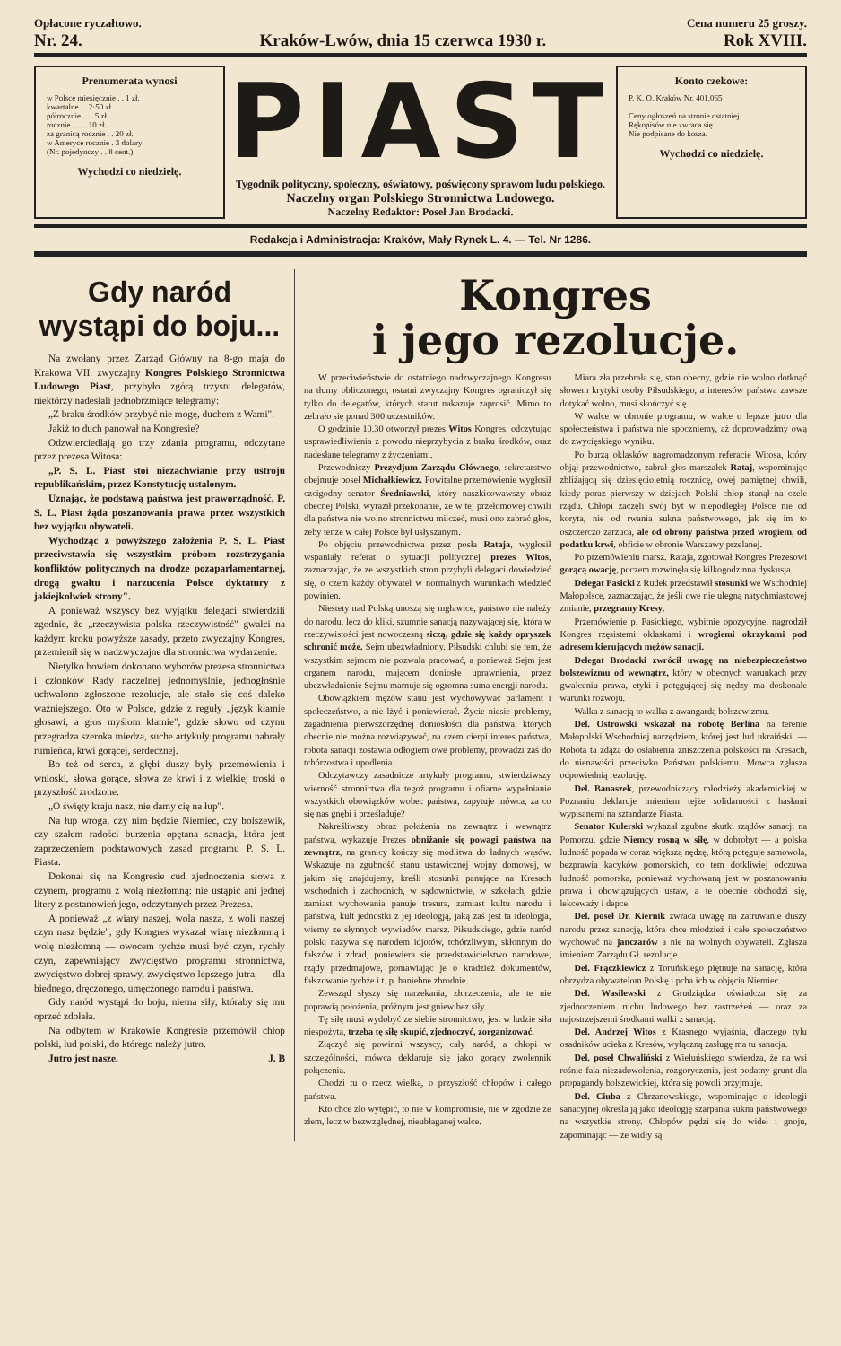Opłacone ryczałtowo. Cena numeru 25 groszy.
Nr. 24. Kraków-Lwów, dnia 15 czerwca 1930 r. Rok XVIII.
Prenumerata wynosi
w Polsce miesięcznie . . 1 zł.
kwartalne . . 2·50 zł.
półrocznie . . . 5 zł.
rocznie . . . . 10 zł.
za granicą rocznie . . 20 zł.
w Ameryce rocznie . 3 dolary
(Nr. pojedynczy . . 8 cent.)
Wychodzi co niedzielę.
PIAST
Tygodnik polityczny, społeczny, oświatowy, poświęcony sprawom ludu polskiego.
Naczelny organ Polskiego Stronnictwa Ludowego.
Naczelny Redaktor: Poseł Jan Brodacki.
Konto czekowe:
P. K. O. Kraków Nr. 401.065
Ceny ogłoszeń na stronie ostatniej.
Rękopisów nie zwraca się.
Nie podpisane do kosza.
Wychodzi co niedzielę.
Redakcja i Administracja: Kraków, Mały Rynek L. 4. — Tel. Nr 1286.
Gdy naród wystąpi do boju...
Na zwołany przez Zarząd Główny na 8-go maja do Krakowa VII. zwyczajny Kongres Polskiego Stronnictwa Ludowego Piast, przybyło zgórą trzystu delegatów, niektórzy nadesłali jednobrzmiące telegramy:
„Z braku środków przybyć nie mogę, duchem z Wami".
Jakiż to duch panował na Kongresie?
Odzwierciedlają go trzy zdania programu, odczytane przez prezesa Witosa:
„P. S. L. Piast stoi niezachwianie przy ustroju republikańskim, przez Konstytucję ustalonym.
Uznając, że podstawą państwa jest praworządność, P. S. L. Piast żąda poszanowania prawa przez wszystkich bez wyjątku obywateli.
Wychodząc z powyższego założenia P. S. L. Piast przeciwstawia się wszystkim próbom rozstrzygania konfliktów politycznych na drodze pozaparlamentarnej, drogą gwałtu i narzucenia Polsce dyktatury z jakiejkolwiek strony".
A ponieważ wszyscy bez wyjątku delegaci stwierdzili zgodnie, że „rzeczywista polska rzeczywistość" gwałci na każdym kroku powyższe zasady, przeto zwyczajny Kongres, przemienił się w nadzwyczajne dla stronnictwa wydarzenie.
Nietylko bowiem dokonano wyborów prezesa stronnictwa i członków Rady naczelnej jednomyślnie, jednogłośnie uchwalono zgłoszone rezolucje, ale stało się coś daleko ważniejszego. Oto w Polsce, gdzie z reguły „język kłamie głosawi, a głos myślom kłamie", gdzie słowo od czynu przegradza szeroka miedza, suche artykuły programu nabrały rumieńca, krwi gorącej, serdecznej.
Bo też od serca, z głębi duszy były przemówienia i wnioski, słowa gorące, słowa ze krwi i z wielkiej troski o przyszłość zrodzone.
„O święty kraju nasz, nie damy cię na łup".
Na łup wroga, czy nim będzie Niemiec, czy bolszewik, czy szałem radości burzenia opętana sanacja, która jest zaprzeczeniem podstawowych zasad programu P. S. L. Piasta.
Dokonał się na Kongresie cud zjednoczenia słowa z czynem, programu z wolą niezłomną: nie ustąpić ani jednej litery z postanowień jego, odczytanych przez Prezesa.
A ponieważ „z wiary naszej, wola nasza, z woli naszej czyn nasz będzie", gdy Kongres wykazał wiarę niezłomną i wolę niezłomną — owocem tychże musi być czyn, rychły czyn, zapewniający zwycięstwo programu stronnictwa, zwycięstwo dobrej sprawy, zwycięstwo lepszego jutra, — dla biednego, dręczonego, umęczonego narodu i państwa.
Gdy naród wystąpi do boju, niema siły, któraby się mu oprzeć zdołała.
Na odbytem w Krakowie Kongresie przemówił chłop polski, lud polski, do którego należy jutro.
Jutro jest nasze. J. B
Kongres
i jego rezolucje.
W przeciwieństwie do ostatniego nadzwyczajnego Kongresu na tłumy obliczonego, ostatni zwyczajny Kongres ograniczył się tylko do delegatów, których statut nakazuje zaprosić. Mimo to zebrało się ponad 300 uczestników.
O godzinie 10.30 otworzył prezes Witos Kongres, odczytując usprawiedliwienia z powodu nieprzybycia z braku środków, oraz nadesłane telegramy z życzeniami.
Przewodniczy Prezydjum Zarządu Głównego, sekretarstwo obejmuje poseł Michałkiewicz. Powitalne przemówienie wygłosił czcigodny senator Średniawski, który naszkicowawszy obraz obecnej Polski, wyraził przekonanie, że w tej przełomowej chwili dla państwa nie wolno stronnictwu milczeć, musi ono zabrać głos, żeby tenże w całej Polsce był usłyszanym.
Po objęciu przewodnictwa przez posła Rataja, wygłosił wspaniały referat o sytuacji politycznej prezes Witos, zaznaczając, że ze wszystkich stron przybyli delegaci dowiedzieć się, o czem każdy obywatel w normalnych warunkach wiedzieć powinien.
Niestety nad Polską unoszą się mgławice, państwo nie należy do narodu, lecz do kliki, szumnie sanacją nazywającej się, która w rzeczywistości jest nowoczesną siczą, gdzie się każdy opryszek schronić może. Sejm ubezwładniony. Piłsudski chlubi się tem, że wszystkim sejmom nie pozwala pracować, a ponieważ Sejm jest organem narodu, mającem doniosłe uprawnienia, przez ubezwładnienie Sejmu marnuje się ogromna suma energji narodu.
Obowiązkiem mężów stanu jest wychowywać parlament i społeczeństwo, a nie lżyć i poniewierać. Życie niesie problemy, zagadnienia pierwszorzędnej doniosłości dla państwa, których obecnie nie można rozwiązywać, na czem cierpi interes państwa, robota sanacji zostawia odłogiem owe problemy, prowadzi zaś do tchórzostwa i upodlenia.
Odczytawczy zasadnicze artykuły programu, stwierdziwszy wierność stronnictwa dla tegoż programu i ofiarne wypełnianie wszystkich obowiązków wobec państwa, zapytuje mówca, za co się nas gnębi i prześladuje?
Nakreśliwszy obraz położenia na zewnątrz i wewnątrz państwa, wykazuje Prezes obniżanie się powagi państwa na zewnątrz, na granicy kończy się modlitwa do ładnych wąsów. Wskazuje na zgubność stanu ustawicznej wojny domowej, w jakim się znajdujemy, kreśli stosunki panujące na Kresach wschodnich i zachodnich, w sądownictwie, w szkołach, gdzie zamiast wychowania panuje tresura, zamiast kultu narodu i państwa, kult jednostki z jej ideologją, jaką zaś jest ta ideologja, wiemy ze słynnych wywiadów marsz. Piłsudskiego, gdzie naród polski nazywa się narodem idjotów, tchórzliwym, skłonnym do fałszów i zdrad, poniewiera się przedstawicielstwo narodowe, rządy przedmajowe, pomawiając je o kradzież dokumentów, fałszowanie tychże i t. p. haniebne zbrodnie.
Zewsząd słyszy się narzekania, złorzeczenia, ale te nie poprawią położenia, próżnym jest gniew bez siły.
Tę siłę musi wydobyć ze siebie stronnictwo, jest w ludzie siła niespożyta, trzeba tę siłę skupić, zjednoczyć, zorganizować.
Złączyć się powinni wszyscy, cały naród, a chłopi w szczególności, mówca deklaruje się jako gorący zwolennik połączenia.
Chodzi tu o rzecz wielką, o przyszłość chłopów i całego państwa.
Kto chce zło wytępić, to nie w kompromisie, nie w zgodzie ze złem, lecz w bezwzględnej, nieubłaganej walce.
Miara zła przebrała się, stan obecny, gdzie nie wolno dotknąć słowem krytyki osoby Piłsudskiego, a interesów państwa zawsze dotykać wolno, musi skończyć się.
W walce w obronie programu, w walce o lepsze jutro dla społeczeństwa i państwa nie spoczniemy, aż doprowadzimy ową do zwycięskiego wyniku.
Po burzą oklasków nagromadzonym referacie Witosa, który objął przewodnictwo, zabrał głos marszałek Rataj, wspominając zbliżającą się dziesięcioletnią rocznicę, owej pamiętnej chwili, kiedy poraz pierwszy w dziejach Polski chłop stanął na czele rządu. Chłopi zaczęli swój byt w niepodległej Polsce nie od koryta, nie od rwania sukna państwowego, jak się im to oszczerczo zarzuca, ale od obrony państwa przed wrogiem, od podatku krwi, obficie w obronie Warszawy przelanej.
Po przemówieniu marsz. Rataja, zgotował Kongres Prezesowi gorącą owację, poczem rozwinęła się kilkogodzinna dyskusja.
Delegat Pasicki z Rudek przedstawił stosunki we Wschodniej Małopolsce, zaznaczając, że jeśli owe nie ulegną natychmiastowej zmianie, przegramy Kresy,
Przemówienie p. Pasickiego, wybitnie opozycyjne, nagrodził Kongres rzęsistemi oklaskami i wrogiemi okrzykami pod adresem kierujących mężów sanacji.
Delegat Brodacki zwrócił uwagę na niebezpieczeństwo bolszewizmu od wewnątrz, który w obecnych warunkach przy gwałceniu prawa, etyki i potęgującej się nędzy ma doskonałe warunki rozwoju.
Walka z sanacją to walka z awangardą bolszewizmu.
Del. Ostrowski wskazał na robotę Berlina na terenie Małopolski Wschodniej narzędziem, której jest lud ukraiński. — Robota ta zdąża do osłabienia zniszczenia polskości na Kresach, do nienawiści przeciwko Państwu polskiemu. Mowca zgłasza odpowiednią rezolucję.
Del. Banaszek, przewodniczący młodzieży akademickiej w Poznaniu deklaruje imieniem tejże solidarności z hasłami wypisanemi na sztandarze Piasta.
Senator Kulerski wykazał zgubne skutki rządów sanacji na Pomorzu, gdzie Niemcy rosną w siłę, w dobrobyt — a polska ludność popada w coraz większą nędzę, którą potęguje samowola, bezprawia kacyków pomorskich, co tem dotkliwiej odczuwa ludność pomorska, ponieważ wychowaną jest w poszanowaniu prawa i obowiązujących ustaw, a te obecnie obchodzi się, lekceważy i depce.
Del. poseł Dr. Kiernik zwraca uwagę na zatruwanie duszy narodu przez sanację, która chce młodzież i całe społeczeństwo wychować na janczarów a nie na wolnych obywateli. Zgłasza imieniem Zarządu Gł. rezolucje.
Del. Frączkiewicz z Toruńskiego piętnuje na sanację, która obrzydza obywatelom Polskę i pcha ich w objęcia Niemiec.
Del. Wasilewski z Grudziądza oświadcza się za zjednoczeniem ruchu ludowego bez zastrzeżeń — oraz za najostrzejszemi środkami walki z sanacją.
Del. Andrzej Witos z Krasnego wyjaśnia, dlaczego tylu osadników ucieka z Kresów, wyłączną zasługę ma tu sanacja.
Del. poseł Chwaliński z Wieluńskiego stwierdza, że na wsi rośnie fala niezadowolenia, rozgoryczenia, jest podatny grunt dla propagandy bolszewickiej, która się powoli przyjmuje.
Del. Ciuba z Chrzanowskiego, wspominając o ideologji sanacyjnej określa ją jako ideologję szarpania sukna państwowego na wszystkie strony. Chłopów pędzi się do wideł i gnoju, zapominając — że widły są